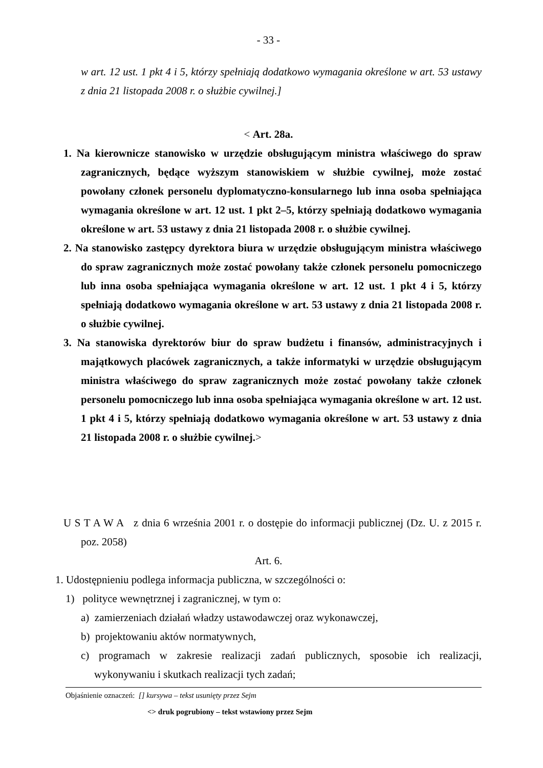- 33 -
w art. 12 ust. 1 pkt 4 i 5, którzy spełniają dodatkowo wymagania określone w art. 53 ustawy z dnia 21 listopada 2008 r. o służbie cywilnej.]
< Art. 28a.
1. Na kierownicze stanowisko w urzędzie obsługującym ministra właściwego do spraw zagranicznych, będące wyższym stanowiskiem w służbie cywilnej, może zostać powołany członek personelu dyplomatyczno-konsularnego lub inna osoba spełniająca wymagania określone w art. 12 ust. 1 pkt 2–5, którzy spełniają dodatkowo wymagania określone w art. 53 ustawy z dnia 21 listopada 2008 r. o służbie cywilnej.
2. Na stanowisko zastępcy dyrektora biura w urzędzie obsługującym ministra właściwego do spraw zagranicznych może zostać powołany także członek personelu pomocniczego lub inna osoba spełniająca wymagania określone w art. 12 ust. 1 pkt 4 i 5, którzy spełniają dodatkowo wymagania określone w art. 53 ustawy z dnia 21 listopada 2008 r. o służbie cywilnej.
3. Na stanowiska dyrektorów biur do spraw budżetu i finansów, administracyjnych i majątkowych placówek zagranicznych, a także informatyki w urzędzie obsługującym ministra właściwego do spraw zagranicznych może zostać powołany także członek personelu pomocniczego lub inna osoba spełniająca wymagania określone w art. 12 ust. 1 pkt 4 i 5, którzy spełniają dodatkowo wymagania określone w art. 53 ustawy z dnia 21 listopada 2008 r. o służbie cywilnej.>
U S T A W A z dnia 6 września 2001 r. o dostępie do informacji publicznej (Dz. U. z 2015 r. poz. 2058)
Art. 6.
1. Udostępnieniu podlega informacja publiczna, w szczególności o:
1) polityce wewnętrznej i zagranicznej, w tym o:
a) zamierzeniach działań władzy ustawodawczej oraz wykonawczej,
b) projektowaniu aktów normatywnych,
c) programach w zakresie realizacji zadań publicznych, sposobie ich realizacji, wykonywaniu i skutkach realizacji tych zadań;
Objaśnienie oznaczeń: [] kursywa – tekst usunięty przez Sejm
<> druk pogrubiony – tekst wstawiony przez Sejm